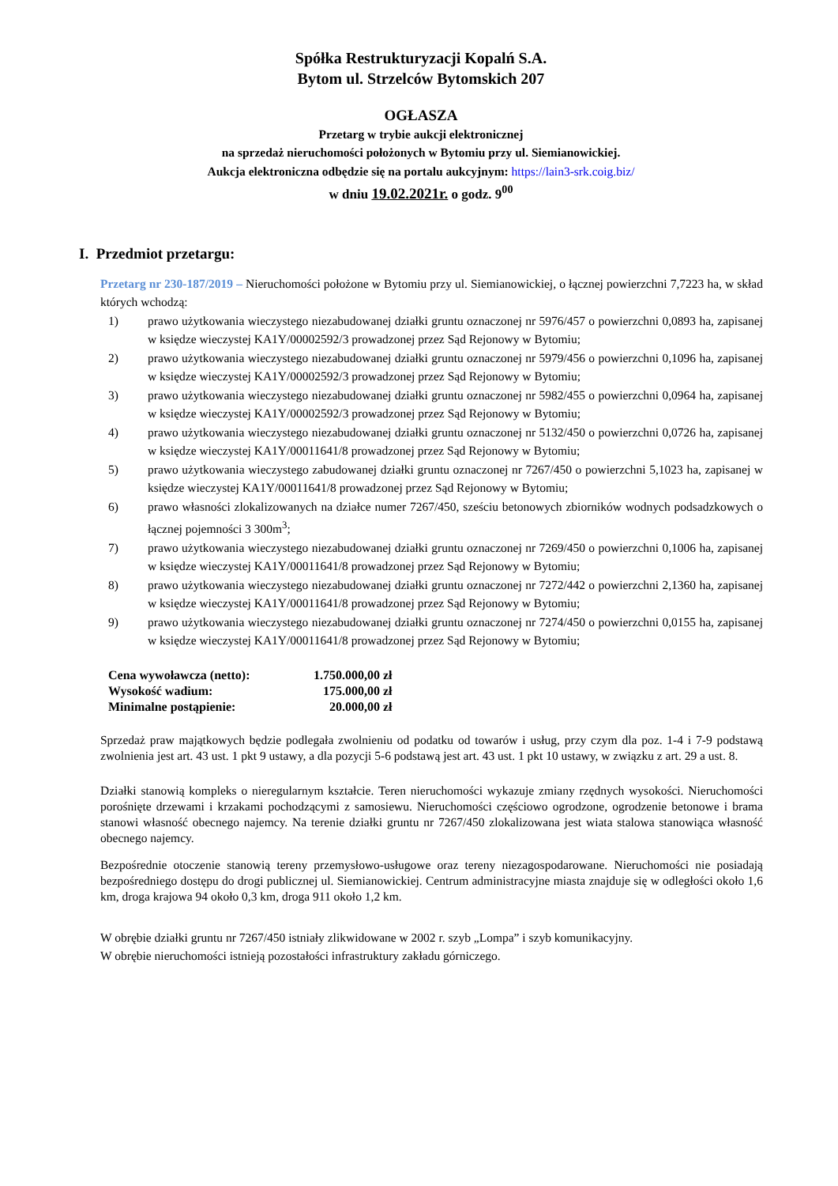Spółka Restrukturyzacji Kopalń S.A.
Bytom ul. Strzelców Bytomskich 207
OGŁASZA
Przetarg w trybie aukcji elektronicznej
na sprzedaż nieruchomości położonych w Bytomiu przy ul. Siemianowickiej.
Aukcja elektroniczna odbędzie się na portalu aukcyjnym: https://lain3-srk.coig.biz/
w dniu 19.02.2021r. o godz. 9<sup>00</sup>
I. Przedmiot przetargu:
Przetarg nr 230-187/2019 – Nieruchomości położone w Bytomiu przy ul. Siemianowickiej, o łącznej powierzchni 7,7223 ha, w skład których wchodzą:
1) prawo użytkowania wieczystego niezabudowanej działki gruntu oznaczonej nr 5976/457 o powierzchni 0,0893 ha, zapisanej w księdze wieczystej KA1Y/00002592/3 prowadzonej przez Sąd Rejonowy w Bytomiu;
2) prawo użytkowania wieczystego niezabudowanej działki gruntu oznaczonej nr 5979/456 o powierzchni 0,1096 ha, zapisanej w księdze wieczystej KA1Y/00002592/3 prowadzonej przez Sąd Rejonowy w Bytomiu;
3) prawo użytkowania wieczystego niezabudowanej działki gruntu oznaczonej nr 5982/455 o powierzchni 0,0964 ha, zapisanej w księdze wieczystej KA1Y/00002592/3 prowadzonej przez Sąd Rejonowy w Bytomiu;
4) prawo użytkowania wieczystego niezabudowanej działki gruntu oznaczonej nr 5132/450 o powierzchni 0,0726 ha, zapisanej w księdze wieczystej KA1Y/00011641/8 prowadzonej przez Sąd Rejonowy w Bytomiu;
5) prawo użytkowania wieczystego zabudowanej działki gruntu oznaczonej nr 7267/450 o powierzchni 5,1023 ha, zapisanej w księdze wieczystej KA1Y/00011641/8 prowadzonej przez Sąd Rejonowy w Bytomiu;
6) prawo własności zlokalizowanych na działce numer 7267/450, sześciu betonowych zbiorników wodnych podsadzkowych o łącznej pojemności 3 300m<sup>3</sup>;
7) prawo użytkowania wieczystego niezabudowanej działki gruntu oznaczonej nr 7269/450 o powierzchni 0,1006 ha, zapisanej w księdze wieczystej KA1Y/00011641/8 prowadzonej przez Sąd Rejonowy w Bytomiu;
8) prawo użytkowania wieczystego niezabudowanej działki gruntu oznaczonej nr 7272/442 o powierzchni 2,1360 ha, zapisanej w księdze wieczystej KA1Y/00011641/8 prowadzonej przez Sąd Rejonowy w Bytomiu;
9) prawo użytkowania wieczystego niezabudowanej działki gruntu oznaczonej nr 7274/450 o powierzchni 0,0155 ha, zapisanej w księdze wieczystej KA1Y/00011641/8 prowadzonej przez Sąd Rejonowy w Bytomiu;
| Cena wywoławcza (netto): | 1.750.000,00 zł |
| Wysokość wadium: | 175.000,00 zł |
| Minimalne postąpienie: | 20.000,00 zł |
Sprzedaż praw majątkowych będzie podlegała zwolnieniu od podatku od towarów i usług, przy czym dla poz. 1-4 i 7-9 podstawą zwolnienia jest art. 43 ust. 1 pkt 9 ustawy, a dla pozycji 5-6 podstawą jest art. 43 ust. 1 pkt 10 ustawy, w związku z art. 29 a ust. 8.
Działki stanowią kompleks o nieregularnym kształcie. Teren nieruchomości wykazuje zmiany rzędnych wysokości. Nieruchomości porośnięte drzewami i krzakami pochodzącymi z samosiewu. Nieruchomości częściowo ogrodzone, ogrodzenie betonowe i brama stanowi własność obecnego najemcy. Na terenie działki gruntu nr 7267/450 zlokalizowana jest wiata stalowa stanowiąca własność obecnego najemcy.
Bezpośrednie otoczenie stanowią tereny przemysłowo-usługowe oraz tereny niezagospodarowane. Nieruchomości nie posiadają bezpośredniego dostępu do drogi publicznej ul. Siemianowickiej. Centrum administracyjne miasta znajduje się w odległości około 1,6 km, droga krajowa 94 około 0,3 km, droga 911 około 1,2 km.
W obrębie działki gruntu nr 7267/450 istniały zlikwidowane w 2002 r. szyb „Lompa” i szyb komunikacyjny.
W obrębie nieruchomości istnieją pozostałości infrastruktury zakładu górniczego.